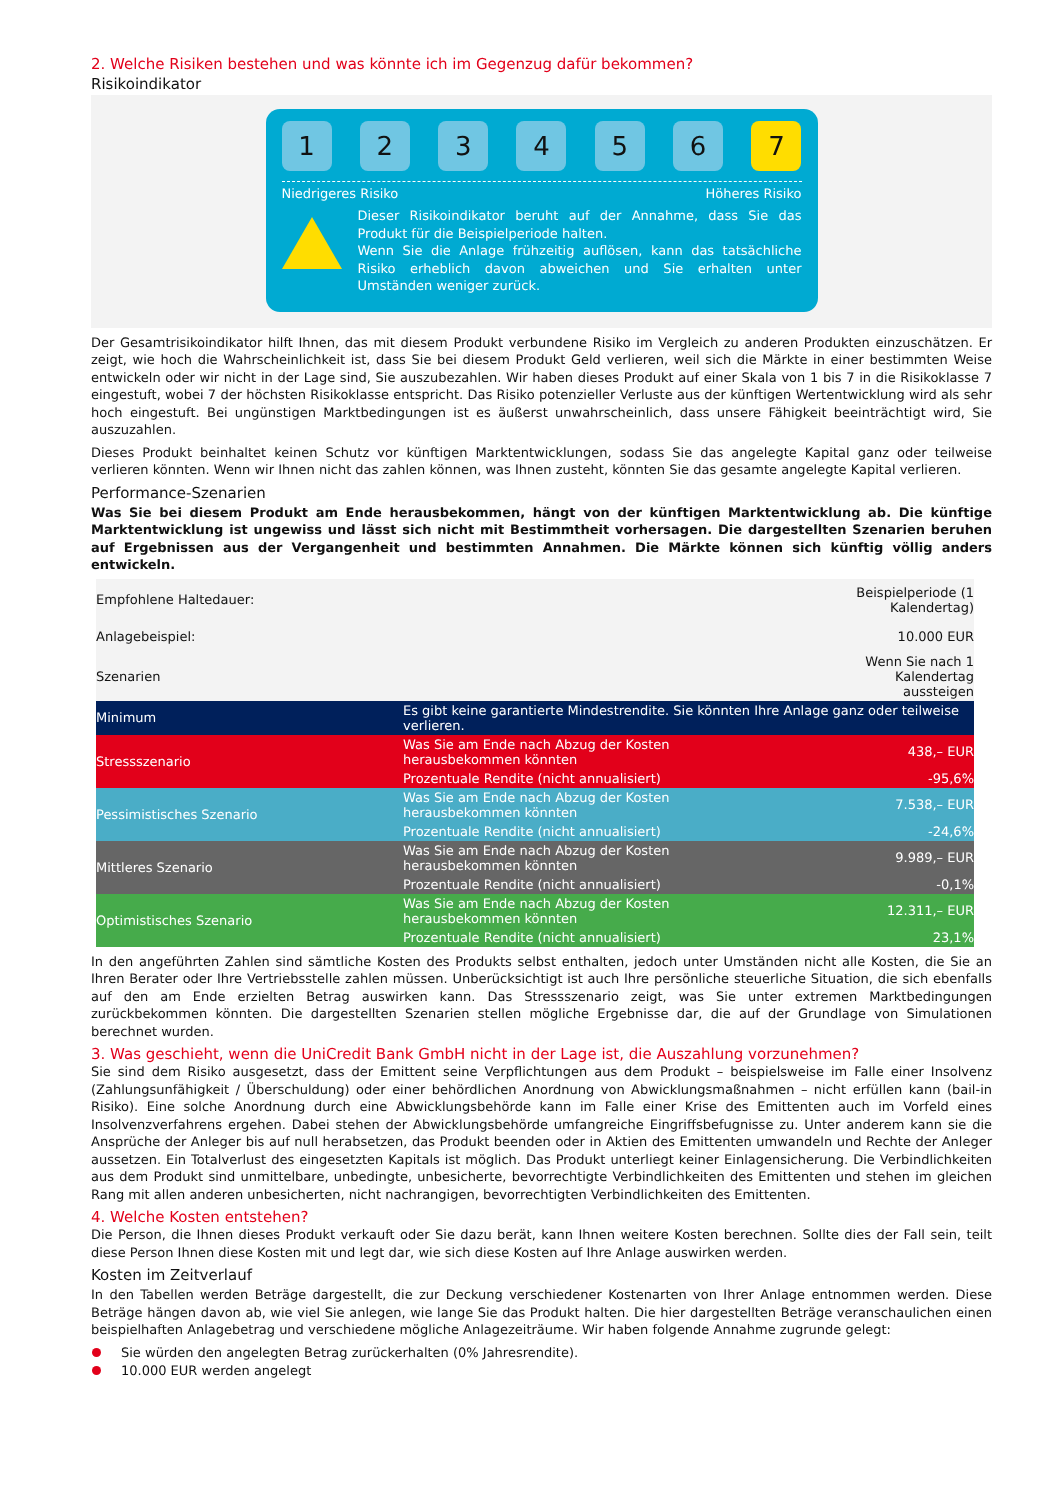2. Welche Risiken bestehen und was könnte ich im Gegenzug dafür bekommen?
Risikoindikator
1 2 3 4 5 6 7
Niedrigeres Risiko Höheres Risiko
Dieser Risikoindikator beruht auf der Annahme, dass Sie das Produkt für die Beispielperiode halten.
Wenn Sie die Anlage frühzeitig auflösen, kann das tatsächliche Risiko erheblich davon abweichen und Sie erhalten unter Umständen weniger zurück.
Der Gesamtrisikoindikator hilft Ihnen, das mit diesem Produkt verbundene Risiko im Vergleich zu anderen Produkten einzuschätzen. Er zeigt, wie hoch die Wahrscheinlichkeit ist, dass Sie bei diesem Produkt Geld verlieren, weil sich die Märkte in einer bestimmten Weise entwickeln oder wir nicht in der Lage sind, Sie auszubezahlen. Wir haben dieses Produkt auf einer Skala von 1 bis 7 in die Risikoklasse 7 eingestuft, wobei 7 der höchsten Risikoklasse entspricht. Das Risiko potenzieller Verluste aus der künftigen Wertentwicklung wird als sehr hoch eingestuft. Bei ungünstigen Marktbedingungen ist es äußerst unwahrscheinlich, dass unsere Fähigkeit beeinträchtigt wird, Sie auszuzahlen.
Dieses Produkt beinhaltet keinen Schutz vor künftigen Marktentwicklungen, sodass Sie das angelegte Kapital ganz oder teilweise verlieren könnten. Wenn wir Ihnen nicht das zahlen können, was Ihnen zusteht, könnten Sie das gesamte angelegte Kapital verlieren.
Performance-Szenarien
Was Sie bei diesem Produkt am Ende herausbekommen, hängt von der künftigen Marktentwicklung ab. Die künftige Marktentwicklung ist ungewiss und lässt sich nicht mit Bestimmtheit vorhersagen. Die dargestellten Szenarien beruhen auf Ergebnissen aus der Vergangenheit und bestimmten Annahmen. Die Märkte können sich künftig völlig anders entwickeln.
| Empfohlene Haltedauer: | | Beispielperiode (1 Kalendertag) |
| Anlagebeispiel: | | 10.000 EUR |
| Szenarien | | Wenn Sie nach 1 Kalendertag aussteigen |
| Minimum | Es gibt keine garantierte Mindestrendite. Sie könnten Ihre Anlage ganz oder teilweise verlieren. | |
| Stressszenario | Was Sie am Ende nach Abzug der Kosten herausbekommen könnten | 438,– EUR |
| | Prozentuale Rendite (nicht annualisiert) | -95,6% |
| Pessimistisches Szenario | Was Sie am Ende nach Abzug der Kosten herausbekommen könnten | 7.538,– EUR |
| | Prozentuale Rendite (nicht annualisiert) | -24,6% |
| Mittleres Szenario | Was Sie am Ende nach Abzug der Kosten herausbekommen könnten | 9.989,– EUR |
| | Prozentuale Rendite (nicht annualisiert) | -0,1% |
| Optimistisches Szenario | Was Sie am Ende nach Abzug der Kosten herausbekommen könnten | 12.311,– EUR |
| | Prozentuale Rendite (nicht annualisiert) | 23,1% |
In den angeführten Zahlen sind sämtliche Kosten des Produkts selbst enthalten, jedoch unter Umständen nicht alle Kosten, die Sie an Ihren Berater oder Ihre Vertriebsstelle zahlen müssen. Unberücksichtigt ist auch Ihre persönliche steuerliche Situation, die sich ebenfalls auf den am Ende erzielten Betrag auswirken kann. Das Stressszenario zeigt, was Sie unter extremen Marktbedingungen zurückbekommen könnten. Die dargestellten Szenarien stellen mögliche Ergebnisse dar, die auf der Grundlage von Simulationen berechnet wurden.
3. Was geschieht, wenn die UniCredit Bank GmbH nicht in der Lage ist, die Auszahlung vorzunehmen?
Sie sind dem Risiko ausgesetzt, dass der Emittent seine Verpflichtungen aus dem Produkt – beispielsweise im Falle einer Insolvenz (Zahlungsunfähigkeit / Überschuldung) oder einer behördlichen Anordnung von Abwicklungsmaßnahmen – nicht erfüllen kann (bail-in Risiko). Eine solche Anordnung durch eine Abwicklungsbehörde kann im Falle einer Krise des Emittenten auch im Vorfeld eines Insolvenzverfahrens ergehen. Dabei stehen der Abwicklungsbehörde umfangreiche Eingriffsbefugnisse zu. Unter anderem kann sie die Ansprüche der Anleger bis auf null herabsetzen, das Produkt beenden oder in Aktien des Emittenten umwandeln und Rechte der Anleger aussetzen. Ein Totalverlust des eingesetzten Kapitals ist möglich. Das Produkt unterliegt keiner Einlagensicherung. Die Verbindlichkeiten aus dem Produkt sind unmittelbare, unbedingte, unbesicherte, bevorrechtigte Verbindlichkeiten des Emittenten und stehen im gleichen Rang mit allen anderen unbesicherten, nicht nachrangigen, bevorrechtigten Verbindlichkeiten des Emittenten.
4. Welche Kosten entstehen?
Die Person, die Ihnen dieses Produkt verkauft oder Sie dazu berät, kann Ihnen weitere Kosten berechnen. Sollte dies der Fall sein, teilt diese Person Ihnen diese Kosten mit und legt dar, wie sich diese Kosten auf Ihre Anlage auswirken werden.
Kosten im Zeitverlauf
In den Tabellen werden Beträge dargestellt, die zur Deckung verschiedener Kostenarten von Ihrer Anlage entnommen werden. Diese Beträge hängen davon ab, wie viel Sie anlegen, wie lange Sie das Produkt halten. Die hier dargestellten Beträge veranschaulichen einen beispielhaften Anlagebetrag und verschiedene mögliche Anlagezeiträume. Wir haben folgende Annahme zugrunde gelegt:
Sie würden den angelegten Betrag zurückerhalten (0% Jahresrendite).
10.000 EUR werden angelegt